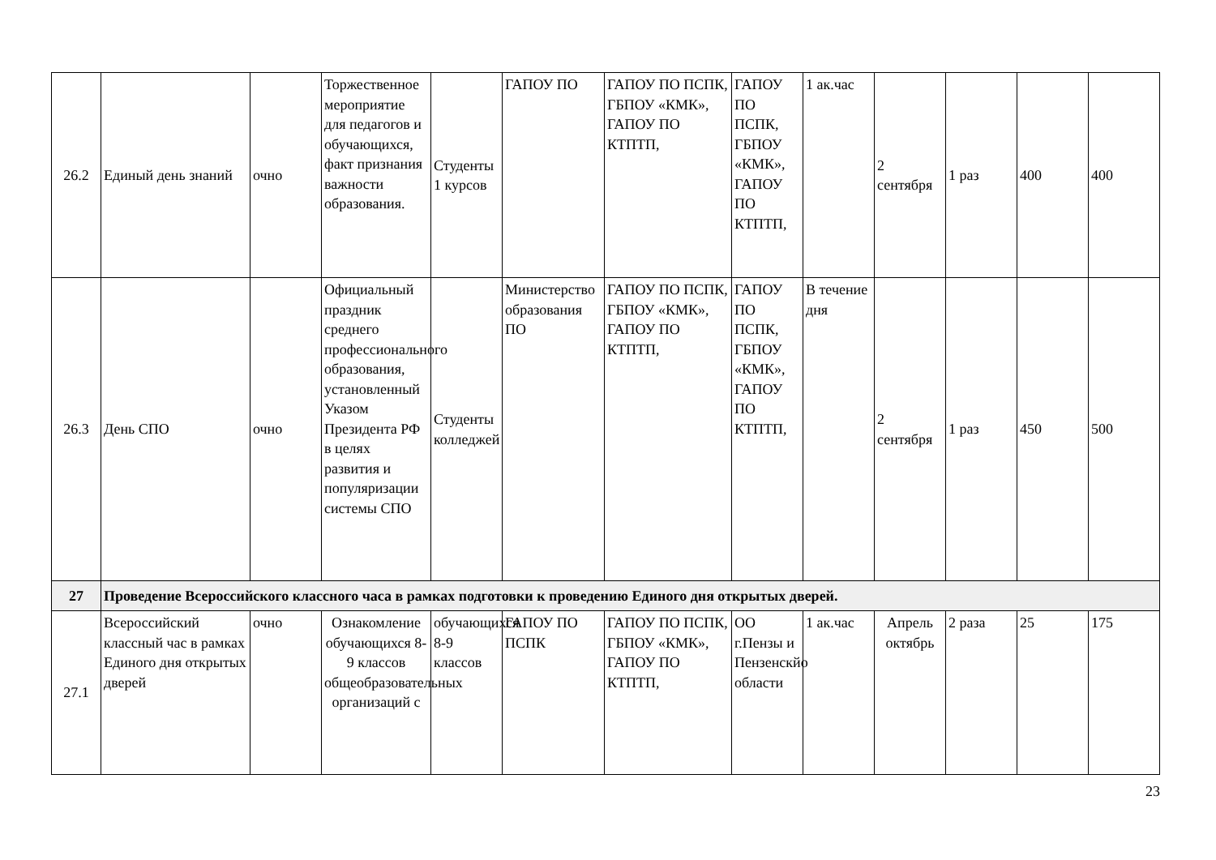| 26.2 | Единый день знаний | очно | Торжественное мероприятие для педагогов и обучающихся, факт признания важности образования. | Студенты 1 курсов | ГАПОУ ПО | ГАПОУ ПО ПСПК, ГБПОУ «КМК», ГАПОУ ПО КТПТП, | ГАПОУ ПО ПСПК, ГБПОУ «КМК», ГАПОУ ПО КТПТП, | 1 ак.час | 2 сентября | 1 раз | 400 | 400 |
| 26.3 | День СПО | очно | Официальный праздник среднего профессионального образования, установленный Указом Президента РФ в целях развития и популяризации системы СПО | Студенты колледжей | Министерство образования ПО | ГАПОУ ПО ПСПК, ГБПОУ «КМК», ГАПОУ ПО КТПТП, | ГАПОУ ПО ПСПК, ГБПОУ «КМК», ГАПОУ ПО КТПТП, | В течение дня | 2 сентября | 1 раз | 450 | 500 |
| 27 | Проведение Всероссийского классного часа в рамках подготовки к проведению Единого дня открытых дверей. | | | | | | | | | | | |
| 27.1 | Всероссийский классный час в рамках Единого дня открытых дверей | очно | Ознакомление обучающихся 8-9 классов общеобразовательных организаций с | обучающихся 8-9 классов | ГАПОУ ПО ПСПК | ГАПОУ ПО ПСПК, ГБПОУ «КМК», ГАПОУ ПО КТПТП, | ОО г.Пензы и Пензенскйо области | 1 ак.час | Апрель октябрь | 2 раза | 25 | 175 |
23